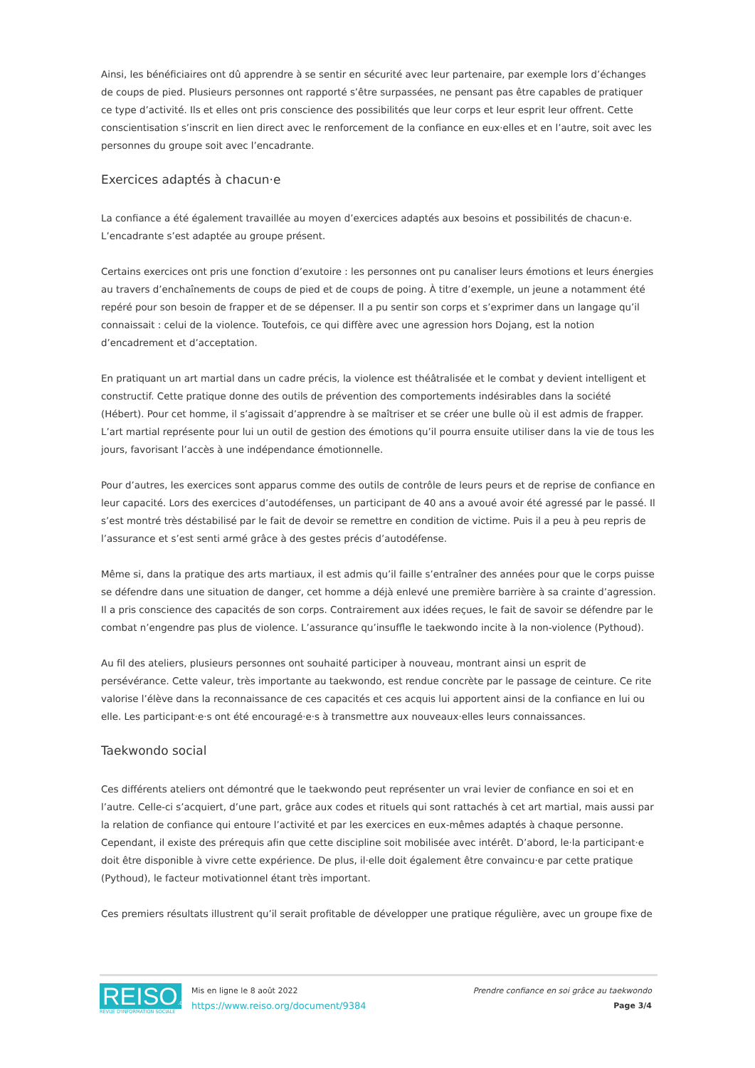Ainsi, les bénéficiaires ont dû apprendre à se sentir en sécurité avec leur partenaire, par exemple lors d’échanges de coups de pied. Plusieurs personnes ont rapporté s’être surpassées, ne pensant pas être capables de pratiquer ce type d’activité. Ils et elles ont pris conscience des possibilités que leur corps et leur esprit leur offrent. Cette conscientisation s’inscrit en lien direct avec le renforcement de la confiance en eux·elles et en l’autre, soit avec les personnes du groupe soit avec l’encadrante.
Exercices adaptés à chacun·e
La confiance a été également travaillée au moyen d’exercices adaptés aux besoins et possibilités de chacun·e. L’encadrante s’est adaptée au groupe présent.
Certains exercices ont pris une fonction d’exutoire : les personnes ont pu canaliser leurs émotions et leurs énergies au travers d’enchaînements de coups de pied et de coups de poing. À titre d’exemple, un jeune a notamment été repéré pour son besoin de frapper et de se dépenser. Il a pu sentir son corps et s’exprimer dans un langage qu’il connaissait : celui de la violence. Toutefois, ce qui diffère avec une agression hors Dojang, est la notion d’encadrement et d’acceptation.
En pratiquant un art martial dans un cadre précis, la violence est théâtralisée et le combat y devient intelligent et constructif. Cette pratique donne des outils de prévention des comportements indésirables dans la société (Hébert). Pour cet homme, il s’agissait d’apprendre à se maîtriser et se créer une bulle où il est admis de frapper. L’art martial représente pour lui un outil de gestion des émotions qu’il pourra ensuite utiliser dans la vie de tous les jours, favorisant l’accès à une indépendance émotionnelle.
Pour d’autres, les exercices sont apparus comme des outils de contrôle de leurs peurs et de reprise de confiance en leur capacité. Lors des exercices d’autodéfenses, un participant de 40 ans a avoué avoir été agressé par le passé. Il s’est montré très déstabilisé par le fait de devoir se remettre en condition de victime. Puis il a peu à peu repris de l’assurance et s’est senti armé grâce à des gestes précis d’autodéfense.
Même si, dans la pratique des arts martiaux, il est admis qu’il faille s’entraîner des années pour que le corps puisse se défendre dans une situation de danger, cet homme a déjà enlevé une première barrière à sa crainte d’agression. Il a pris conscience des capacités de son corps. Contrairement aux idées reçues, le fait de savoir se défendre par le combat n’engendre pas plus de violence. L’assurance qu’insuffle le taekwondo incite à la non-violence (Pythoud).
Au fil des ateliers, plusieurs personnes ont souhaité participer à nouveau, montrant ainsi un esprit de persévérance. Cette valeur, très importante au taekwondo, est rendue concrète par le passage de ceinture. Ce rite valorise l’élève dans la reconnaissance de ces capacités et ces acquis lui apportent ainsi de la confiance en lui ou elle. Les participant·e·s ont été encouragé·e·s à transmettre aux nouveaux·elles leurs connaissances.
Taekwondo social
Ces différents ateliers ont démontré que le taekwondo peut représenter un vrai levier de confiance en soi et en l’autre. Celle-ci s’acquiert, d’une part, grâce aux codes et rituels qui sont rattachés à cet art martial, mais aussi par la relation de confiance qui entoure l’activité et par les exercices en eux-mêmes adaptés à chaque personne. Cependant, il existe des prérequis afin que cette discipline soit mobilisée avec intérêt. D’abord, le·la participant·e doit être disponible à vivre cette expérience. De plus, il·elle doit également être convaincu·e par cette pratique (Pythoud), le facteur motivationnel étant très important.
Ces premiers résultats illustrent qu’il serait profitable de développer une pratique régulière, avec un groupe fixe de
REISO.org
REVUE D'INFORMATION SOCIALE
Mis en ligne le 8 août 2022
https://www.reiso.org/document/9384
Prendre confiance en soi grâce au taekwondo
Page 3/4